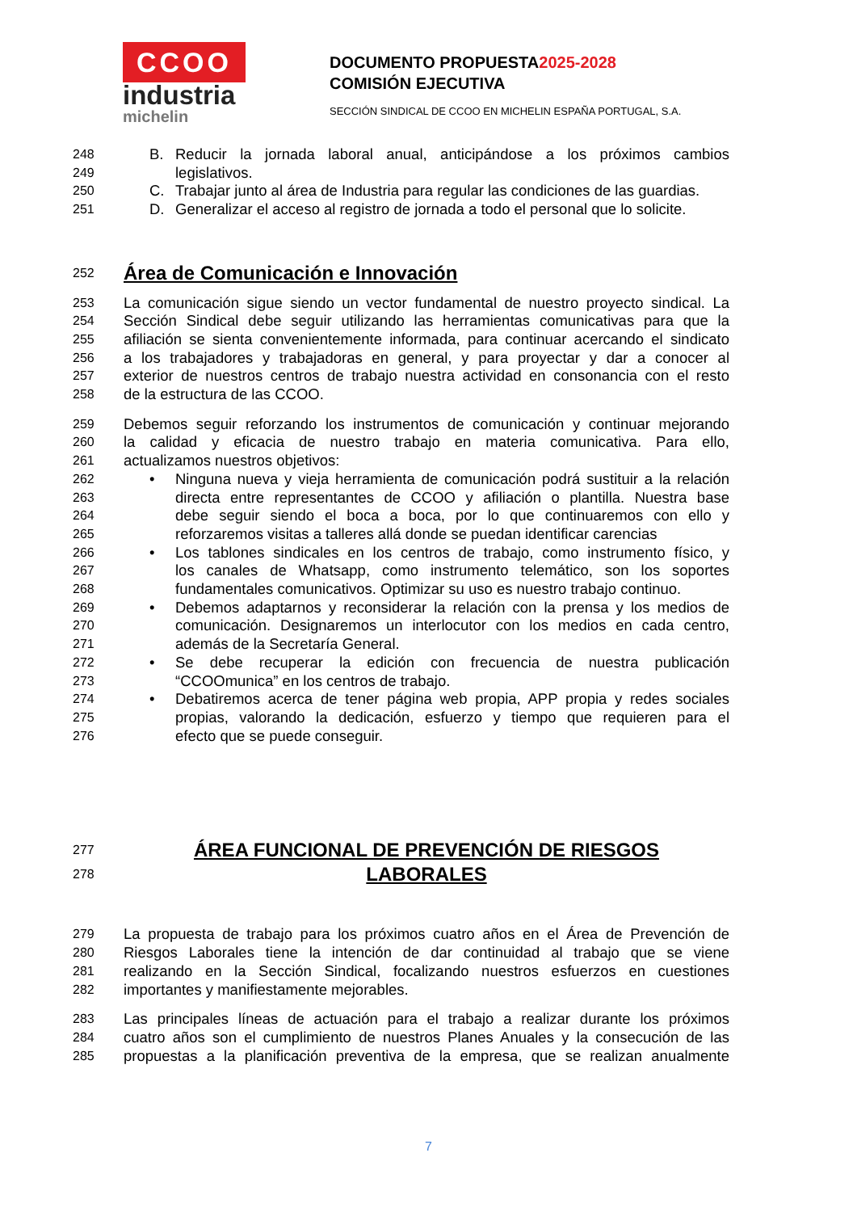CCOO
industria
michelin
DOCUMENTO PROPUESTA2025-2028
COMISIÓN EJECUTIVA
SECCIÓN SINDICAL DE CCOO EN MICHELIN ESPAÑA PORTUGAL, S.A.
248
B. Reducir la jornada laboral anual, anticipándose a los próximos cambios
249
legislativos.
250
C. Trabajar junto al área de Industria para regular las condiciones de las guardias.
251
D. Generalizar el acceso al registro de jornada a todo el personal que lo solicite.
252
Área de Comunicación e Innovación
253 La comunicación sigue siendo un vector fundamental de nuestro proyecto sindical. La
254 Sección Sindical debe seguir utilizando las herramientas comunicativas para que la
255 afiliación se sienta convenientemente informada, para continuar acercando el sindicato
256 a los trabajadores y trabajadoras en general, y para proyectar y dar a conocer al
257 exterior de nuestros centros de trabajo nuestra actividad en consonancia con el resto
258 de la estructura de las CCOO.
259 Debemos seguir reforzando los instrumentos de comunicación y continuar mejorando
260 la calidad y eficacia de nuestro trabajo en materia comunicativa. Para ello,
261 actualizamos nuestros objetivos:
262
• Ninguna nueva y vieja herramienta de comunicación podrá sustituir a la relación
263
directa entre representantes de CCOO y afiliación o plantilla. Nuestra base
264
debe seguir siendo el boca a boca, por lo que continuaremos con ello y
265
reforzaremos visitas a talleres allá donde se puedan identificar carencias
266
• Los tablones sindicales en los centros de trabajo, como instrumento físico, y
267
los canales de Whatsapp, como instrumento telemático, son los soportes
268
fundamentales comunicativos. Optimizar su uso es nuestro trabajo continuo.
269
• Debemos adaptarnos y reconsiderar la relación con la prensa y los medios de
270
comunicación. Designaremos un interlocutor con los medios en cada centro,
271
además de la Secretaría General.
272
• Se debe recuperar la edición con frecuencia de nuestra publicación
273
“CCOOmunica” en los centros de trabajo.
274
• Debatiremos acerca de tener página web propia, APP propia y redes sociales
275
propias, valorando la dedicación, esfuerzo y tiempo que requieren para el
276
efecto que se puede conseguir.
277
ÁREA FUNCIONAL DE PREVENCIÓN DE RIESGOS
278
LABORALES
279 La propuesta de trabajo para los próximos cuatro años en el Área de Prevención de
280 Riesgos Laborales tiene la intención de dar continuidad al trabajo que se viene
281 realizando en la Sección Sindical, focalizando nuestros esfuerzos en cuestiones
282 importantes y manifiestamente mejorables.
283 Las principales líneas de actuación para el trabajo a realizar durante los próximos
284 cuatro años son el cumplimiento de nuestros Planes Anuales y la consecución de las
285 propuestas a la planificación preventiva de la empresa, que se realizan anualmente
7